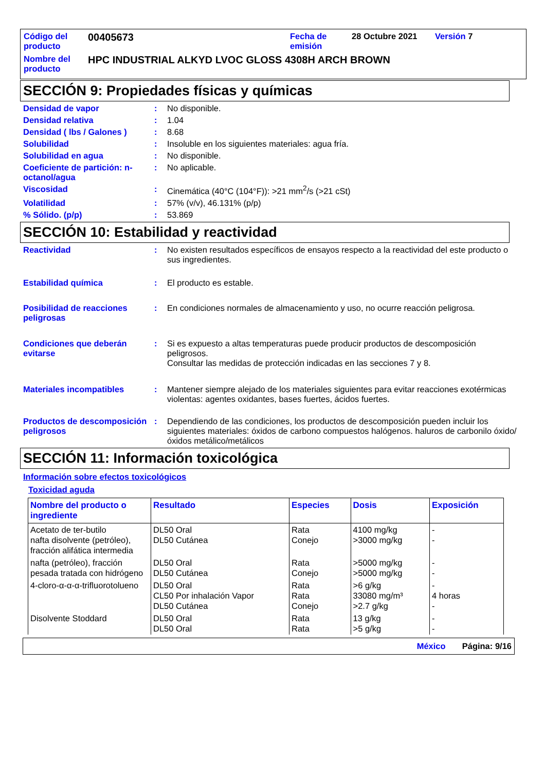Código del producto
00405673
Fecha de emisión
28 Octubre 2021 Versión 7
Nombre del producto
HPC INDUSTRIAL ALKYD LVOC GLOSS 4308H ARCH BROWN
SECCIÓN 9: Propiedades físicas y químicas
Densidad de vapor : No disponible.
Densidad relativa : 1.04
Densidad ( lbs / Galones )
: 8.68
Solubilidad : Insoluble en los siguientes materiales: agua fría.
Solubilidad en agua : No disponible.
Coeficiente de partición: n-octanol/agua
: No aplicable.
Viscosidad : Cinemática (40°C (104°F)): >21 mm<sup>2</sup>/s (>21 cSt)
Volatilidad : 57% (v/v), 46.131% (p/p)
% Sólido. (p/p) : 53.869
SECCIÓN 10: Estabilidad y reactividad
Reactividad : No existen resultados específicos de ensayos respecto a la reactividad del este producto o sus ingredientes.
Estabilidad química : El producto es estable.
Posibilidad de reacciones peligrosas
: En condiciones normales de almacenamiento y uso, no ocurre reacción peligrosa.
Condiciones que deberán evitarse
: Si es expuesto a altas temperaturas puede producir productos de descomposición peligrosos.
Consultar las medidas de protección indicadas en las secciones 7 y 8.
Materiales incompatibles : Mantener siempre alejado de los materiales siguientes para evitar reacciones exotérmicas violentas: agentes oxidantes, bases fuertes, ácidos fuertes.
Productos de descomposición peligrosos
: Dependiendo de las condiciones, los productos de descomposición pueden incluir los siguientes materiales: óxidos de carbono compuestos halógenos. haluros de carbonilo óxido/óxidos metálico/metálicos
SECCIÓN 11: Información toxicológica
Información sobre efectos toxicológicos
Toxicidad aguda
| Nombre del producto o ingrediente | Resultado | Especies | Dosis | Exposición |
| --- | --- | --- | --- | --- |
| Acetato de ter-butilo nafta disolvente (petróleo), fracción alifática intermedia | DL50 Oral DL50 Cutánea | Rata Conejo | 4100 mg/kg >3000 mg/kg | - - |
| nafta (petróleo), fracción pesada tratada con hidrógeno | DL50 Oral DL50 Cutánea | Rata Conejo | >5000 mg/kg >5000 mg/kg | - - |
| 4-cloro-α-α-α-trifluorotolueno | DL50 Oral CL50 Por inhalación Vapor DL50 Cutánea | Rata Rata Conejo | >6 g/kg 33080 mg/m³ >2.7 g/kg | - 4 horas - |
| Disolvente Stoddard | DL50 Oral DL50 Oral | Rata Rata | 13 g/kg >5 g/kg | - - |
México Página: 9/16